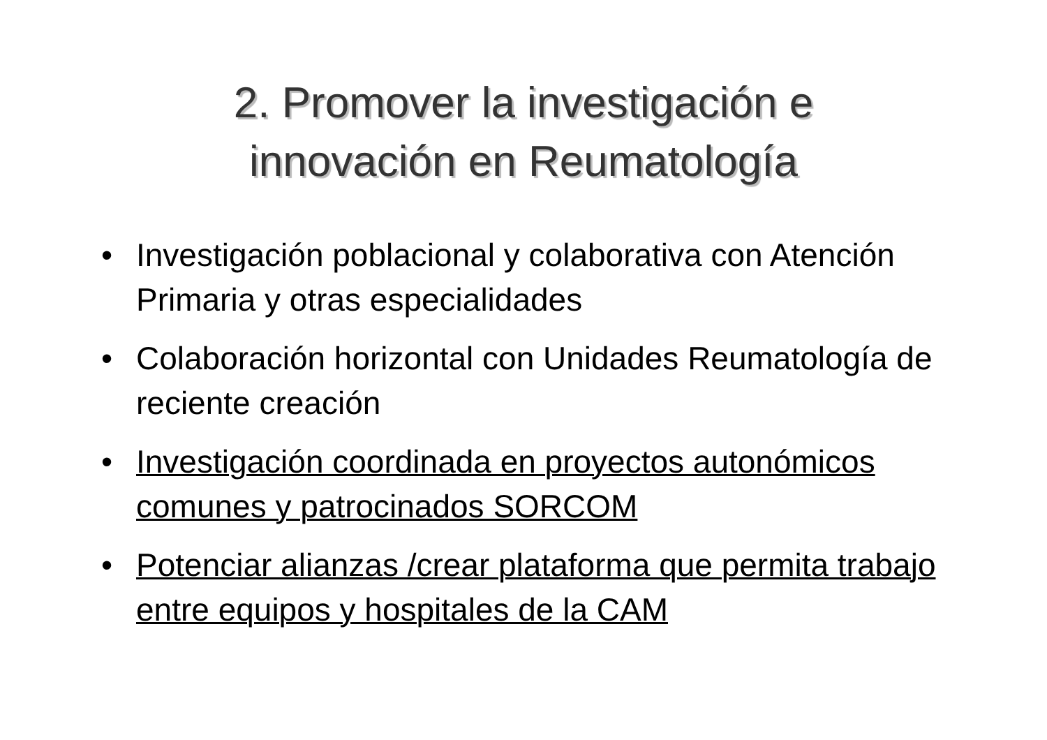2. Promover la investigación e
innovación en Reumatología
• Investigación poblacional y colaborativa con Atención Primaria y otras especialidades
• Colaboración horizontal con Unidades Reumatología de reciente creación
• Investigación coordinada en proyectos autonómicos comunes y patrocinados SORCOM
• Potenciar alianzas /crear plataforma que permita trabajo entre equipos y hospitales de la CAM